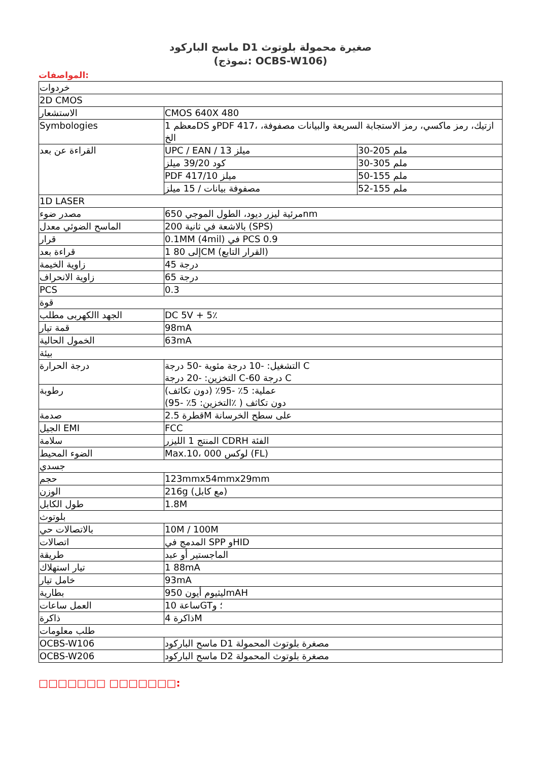ماسح الباركود Dصغيرة محمولة بلوتوث 1
(نموذج: OCBS-W106)
المواصفات:
| خردوات | | |
| 2D CMOS | | |
| الاستشعار | CMOS 640X 480 | |
| Symbologies | 1 معظمDS وPDF 417، ازتيك، رمز ماكسي، رمز الاستجابة السريعة والبيانات مصفوفة، الخ | |
| القراءة عن بعد | UPC / EAN / 13 ميلز | 30-205 ملم |
| | كود 39/20 ميلز | 30-305 ملم |
| | PDF 417/10 ميلز | 50-155 ملم |
| | مصفوفة بيانات / 15 ميلز | 52-155 ملم |
| 1D LASER | | |
| مصدر ضوء | 650 مرئية ليزر ديود، الطول الموجيnm | |
| الماسح الضوئي معدل | 200 بالاشعة في ثانية (SPS) | |
| قرار | 0.1MM (4mil) في PCS 0.9 | |
| قراءة بعد | 1 80 إلىCM (القرار التابع) | |
| زاوية الخيمة | 45 درجة | |
| زاوية الانحراف | 65 درجة | |
| PCS | 0.3 | |
| قوة | | |
| الجهد االكهربى مطلب | DC 5V + 5٪ | |
| قمة تيار | 98mA | |
| الخمول الحالية | 63mA | |
| بيئة | | |
| درجة الحرارة | التشغيل: -10 درجة مئوية -50 درجة C التخزين: -20 درجة C-60 درجة C | |
| رطوبة | عملية: 5٪ -95٪ (دون تكاثف) (التخزين: 5٪ -95٪ ) دون تكاثف | |
| صدمة | 2.5 قطرةM على سطح الخرسانة | |
| الجيل EMI | FCC | |
| سلامة | المنتج 1 الليزر CDRH الفئة | |
| الضوء المحيط | Max.10، 000 لوكس (FL) | |
| جسدي | | |
| حجم | 123mmx54mmx29mm | |
| الوزن | 216g (مع كابل) | |
| طول الكابل | 1.8M | |
| بلوتوث | | |
| بالاتصالات حي | 10M / 100M | |
| اتصالات | المدمج في SPP وHID | |
| طريقة | الماجستير أو عبد | |
| تيار استهلاك | 1 88mA | |
| خامل تيار | 93mA | |
| بطارية | 950 ليثيوم أيونmAH | |
| العمل ساعات | 10 ساعةGT؛ و | |
| ذاكرة | 4 ذاكرةM | |
| طلب معلومات | | |
| OCBS-W106 | ماسح الباركود Dمصغرة بلوتوث المحمولة 1 | |
| OCBS-W206 | ماسح الباركود Dمصغرة بلوتوث المحمولة 2 | |
□□□□□□□ □□□□□□□: